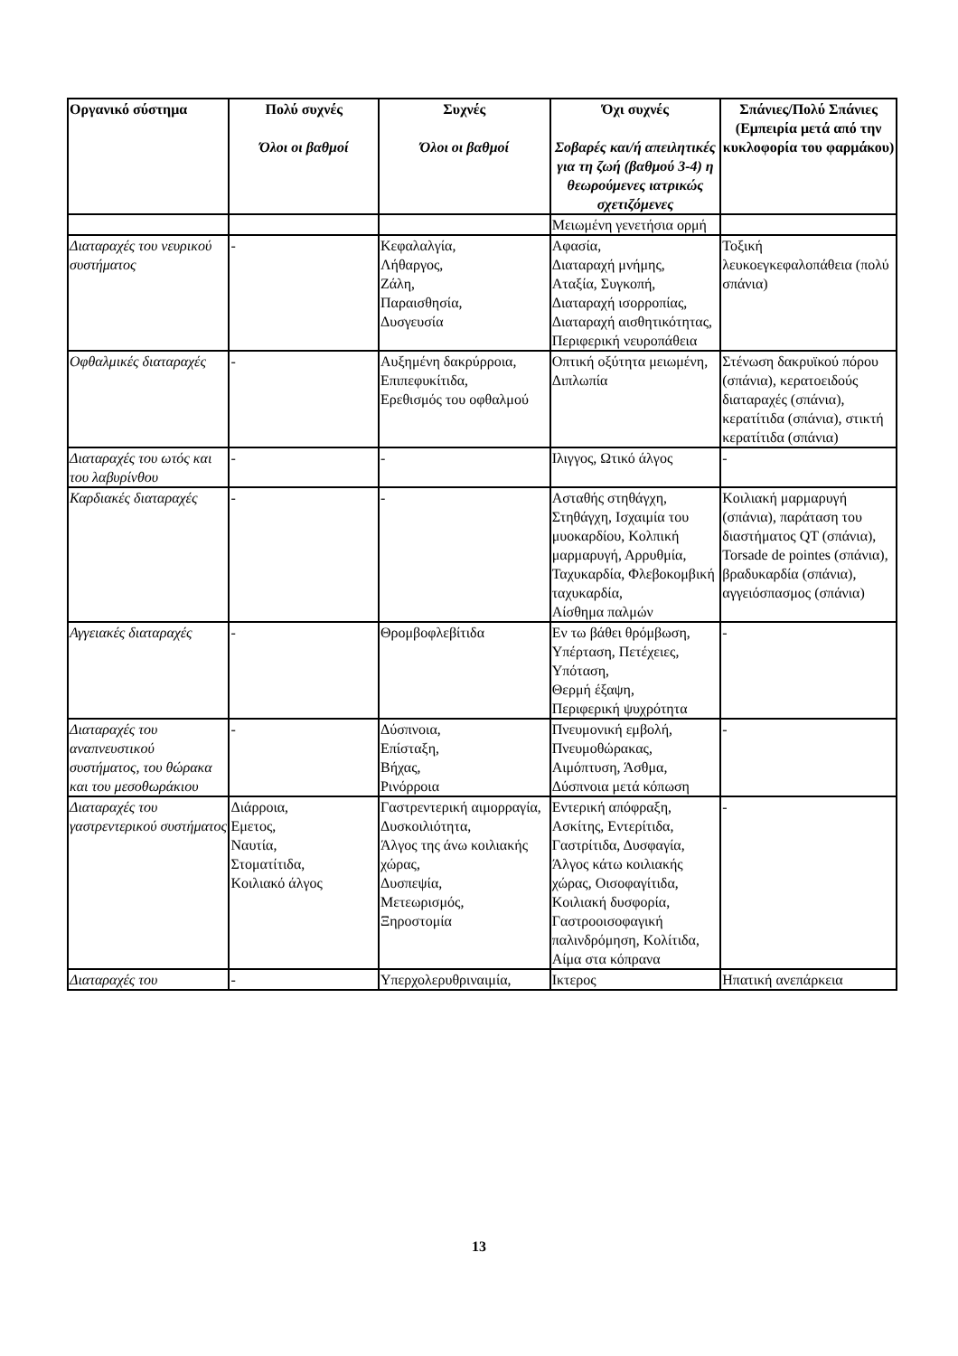| Οργανικό σύστημα | Πολύ συχνές Όλοι οι βαθμοί | Συχνές Όλοι οι βαθμοί | Όχι συχνές Σοβαρές και/ή απειλητικές για τη ζωή (βαθμού 3-4) η θεωρούμενες ιατρικώς σχετιζόμενες | Σπάνιες/Πολύ Σπάνιες (Εμπειρία μετά από την κυκλοφορία του φαρμάκου) |
| --- | --- | --- | --- | --- |
| | | | Μειωμένη γενετήσια ορμή | |
| Διαταραχές του νευρικού συστήματος | - | Κεφαλαλγία, Λήθαργος, Ζάλη, Παραισθησία, Δυσγευσία | Αφασία, Διαταραχή μνήμης, Αταξία, Συγκοπή, Διαταραχή ισορροπίας, Διαταραχή αισθητικότητας, Περιφερική νευροπάθεια | Τοξική λευκοεγκεφαλοπάθεια (πολύ σπάνια) |
| Οφθαλμικές διαταραχές | - | Αυξημένη δακρύρροια, Επιπεφυκίτιδα, Ερεθισμός του οφθαλμού | Οπτική οξύτητα μειωμένη, Διπλωπία | Στένωση δακρυϊκού πόρου (σπάνια), κερατοειδούς διαταραχές (σπάνια), κερατίτιδα (σπάνια), στικτή κερατίτιδα (σπάνια) |
| Διαταραχές του ωτός και του λαβυρίνθου | - | - | Ιλιγγος, Ωτικό άλγος | - |
| Καρδιακές διαταραχές | - | - | Ασταθής στηθάγχη, Στηθάγχη, Ισχαιμία του μυοκαρδίου, Κολπική μαρμαρυγή, Αρρυθμία, Ταχυκαρδία, Φλεβοκομβική ταχυκαρδία, Αίσθημα παλμών | Κοιλιακή μαρμαρυγή (σπάνια), παράταση του διαστήματος QT (σπάνια), Torsade de pointes (σπάνια), βραδυκαρδία (σπάνια), αγγειόσπασμος (σπάνια) |
| Αγγειακές διαταραχές | - | Θρομβοφλεβίτιδα | Εν τω βάθει θρόμβωση, Υπέρταση, Πετέχειες, Υπόταση, Θερμή έξαψη, Περιφερική ψυχρότητα | - |
| Διαταραχές του αναπνευστικού συστήματος, του θώρακα και του μεσοθωράκιου | - | Δύσπνοια, Επίσταξη, Βήχας, Ρινόρροια | Πνευμονική εμβολή, Πνευμοθώρακας, Αιμόπτυση, Άσθμα, Δύσπνοια μετά κόπωση | - |
| Διαταραχές του γαστρεντερικού συστήματος | Διάρροια, Εμετος, Ναυτία, Στοματίτιδα, Κοιλιακό άλγος | Γαστρεντερική αιμορραγία, Δυσκοιλιότητα, Άλγος της άνω κοιλιακής χώρας, Δυσπεψία, Μετεωρισμός, Ξηροστομία | Εντερική απόφραξη, Ασκίτης, Εντερίτιδα, Γαστρίτιδα, Δυσφαγία, Άλγος κάτω κοιλιακής χώρας, Οισοφαγίτιδα, Κοιλιακή δυσφορία, Γαστροοισοφαγική παλινδρόμηση, Κολίτιδα, Αίμα στα κόπρανα | - |
| Διαταραχές του | - | Υπερχολερυθριναιμία, | Ικτερος | Ηπατική ανεπάρκεια |
13